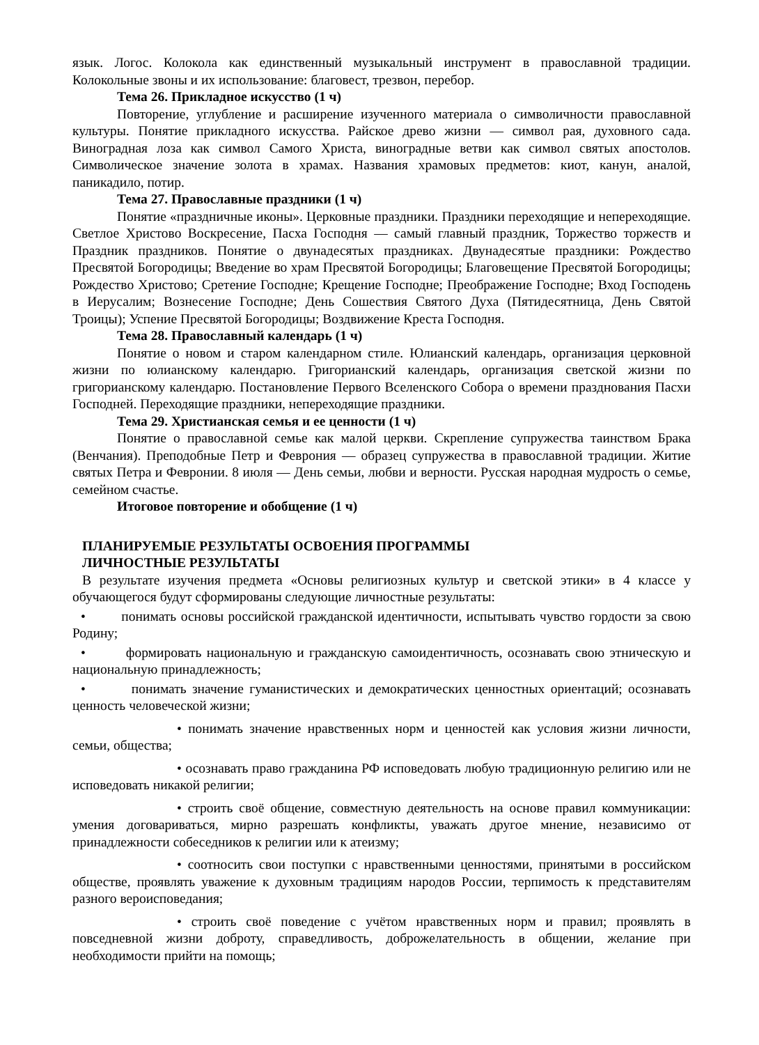язык. Логос. Колокола как единственный музыкальный инструмент в православной традиции. Колокольные звоны и их использование: благовест, трезвон, перебор.
Тема 26. Прикладное искусство (1 ч)
Повторение, углубление и расширение изученного материала о символичности православной культуры. Понятие прикладного искусства. Райское древо жизни — символ рая, духовного сада. Виноградная лоза как символ Самого Христа, виноградные ветви как символ святых апостолов. Символическое значение золота в храмах. Названия храмовых предметов: киот, канун, аналой, паникадило, потир.
Тема 27. Православные праздники (1 ч)
Понятие «праздничные иконы». Церковные праздники. Праздники переходящие и непереходящие. Светлое Христово Воскресение, Пасха Господня — самый главный праздник, Торжество торжеств и Праздник праздников. Понятие о двунадесятых праздниках. Двунадесятые праздники: Рождество Пресвятой Богородицы; Введение во храм Пресвятой Богородицы; Благовещение Пресвятой Богородицы; Рождество Христово; Сретение Господне; Крещение Господне; Преображение Господне; Вход Господень в Иерусалим; Вознесение Господне; День Сошествия Святого Духа (Пятидесятница, День Святой Троицы); Успение Пресвятой Богородицы; Воздвижение Креста Господня.
Тема 28. Православный календарь (1 ч)
Понятие о новом и старом календарном стиле. Юлианский календарь, организация церковной жизни по юлианскому календарю. Григорианский календарь, организация светской жизни по григорианскому календарю. Постановление Первого Вселенского Собора о времени празднования Пасхи Господней. Переходящие праздники, непереходящие праздники.
Тема 29. Христианская семья и ее ценности (1 ч)
Понятие о православной семье как малой церкви. Скрепление супружества таинством Брака (Венчания). Преподобные Петр и Феврония — образец супружества в православной традиции. Житие святых Петра и Февронии. 8 июля — День семьи, любви и верности. Русская народная мудрость о семье, семейном счастье.
Итоговое повторение и обобщение (1 ч)
ПЛАНИРУЕМЫЕ РЕЗУЛЬТАТЫ ОСВОЕНИЯ ПРОГРАММЫ
ЛИЧНОСТНЫЕ РЕЗУЛЬТАТЫ
В результате изучения предмета «Основы религиозных культур и светской этики» в 4 классе у обучающегося будут сформированы следующие личностные результаты:
• понимать основы российской гражданской идентичности, испытывать чувство гордости за свою Родину;
• формировать национальную и гражданскую самоидентичность, осознавать свою этническую и национальную принадлежность;
• понимать значение гуманистических и демократических ценностных ориентаций; осознавать ценность человеческой жизни;
• понимать значение нравственных норм и ценностей как условия жизни личности, семьи, общества;
• осознавать право гражданина РФ исповедовать любую традиционную религию или не исповедовать никакой религии;
• строить своё общение, совместную деятельность на основе правил коммуникации: умения договариваться, мирно разрешать конфликты, уважать другое мнение, независимо от принадлежности собеседников к религии или к атеизму;
• соотносить свои поступки с нравственными ценностями, принятыми в российском обществе, проявлять уважение к духовным традициям народов России, терпимость к представителям разного вероисповедания;
• строить своё поведение с учётом нравственных норм и правил; проявлять в повседневной жизни доброту, справедливость, доброжелательность в общении, желание при необходимости прийти на помощь;